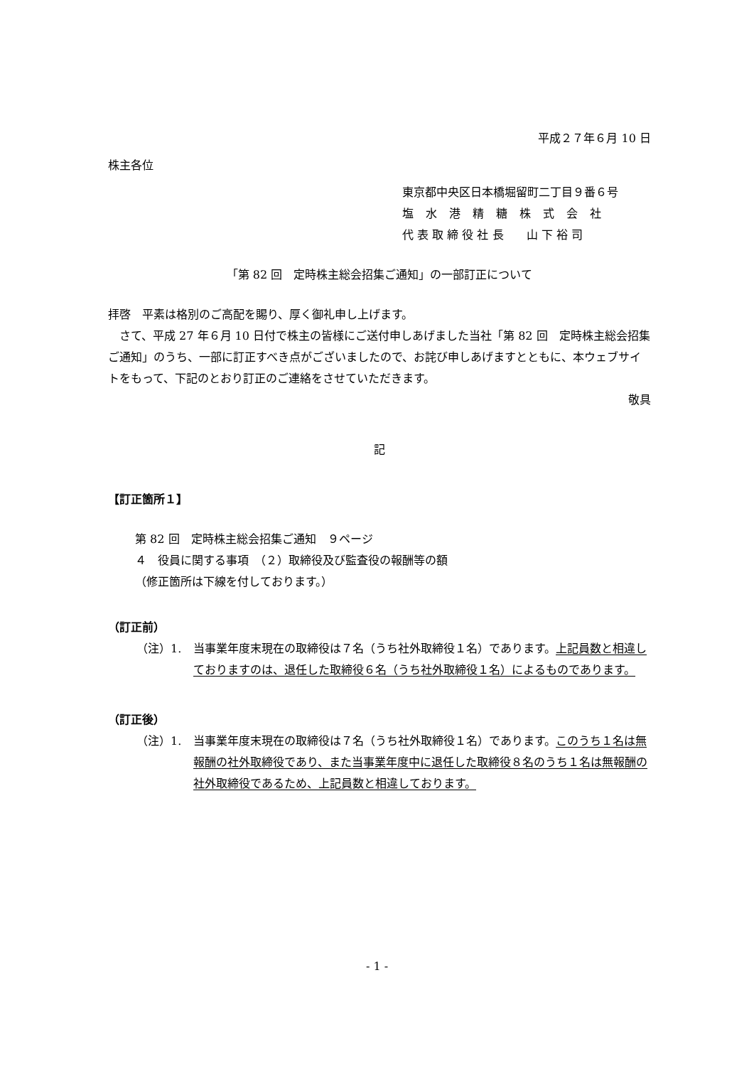平成２７年６月 10 日
株主各位
東京都中央区日本橋堀留町二丁目９番６号
塩水港精糖株式会社
代 表 取 締 役 社 長　　山 下 裕 司
「第 82 回　定時株主総会招集ご通知」の一部訂正について
拝啓　平素は格別のご高配を賜り、厚く御礼申し上げます。
　さて、平成 27 年６月 10 日付で株主の皆様にご送付申しあげました当社「第 82 回　定時株主総会招集ご通知」のうち、一部に訂正すべき点がございましたので、お詫び申しあげますとともに、本ウェブサイトをもって、下記のとおり訂正のご連絡をさせていただきます。
敬具
記
【訂正箇所１】
第 82 回　定時株主総会招集ご通知　９ページ
４　役員に関する事項　（２）取締役及び監査役の報酬等の額
（修正箇所は下線を付しております。）
（訂正前）
（注）1. 当事業年度末現在の取締役は７名（うち社外取締役１名）であります。上記員数と相違しておりますのは、退任した取締役６名（うち社外取締役１名）によるものであります。
（訂正後）
（注）1. 当事業年度末現在の取締役は７名（うち社外取締役１名）であります。このうち１名は無報酬の社外取締役であり、また当事業年度中に退任した取締役８名のうち１名は無報酬の社外取締役であるため、上記員数と相違しております。
- 1 -